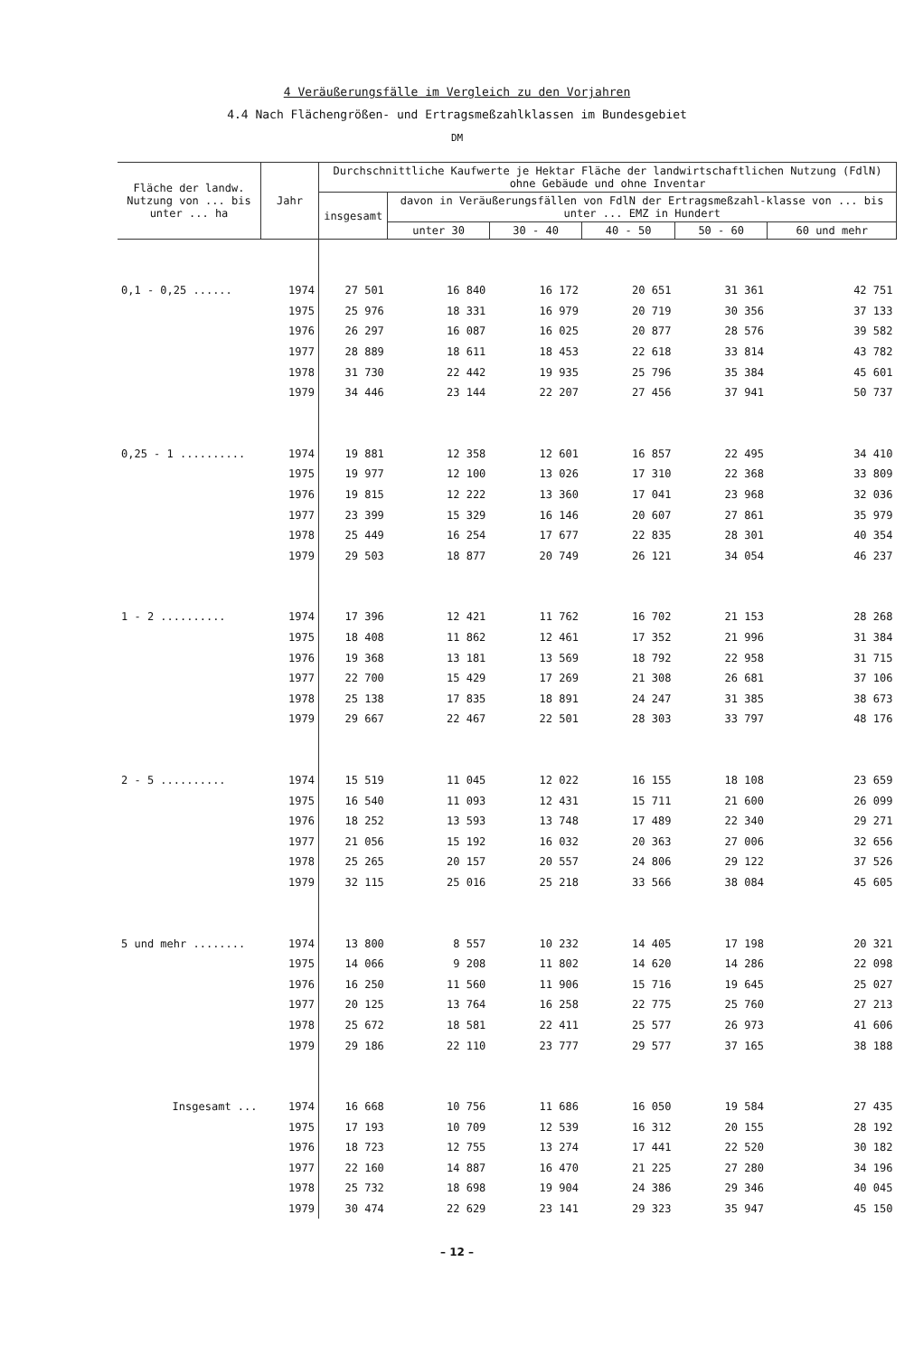4 Veräußerungsfälle im Vergleich zu den Vorjahren
4.4 Nach Flächengrößen- und Ertragsmeßzahlklassen im Bundesgebiet
DM
| Fläche der landw. Nutzung von ... bis unter ... ha | Jahr | Durchschnittliche Kaufwerte je Hektar Fläche der landwirtschaftlichen Nutzung (FdlN) ohne Gebäude und ohne Inventar | | | | | |
| --- | --- | --- | --- | --- | --- | --- | --- |
| | | insgesamt | davon in Veräußerungsfällen von FdlN der Ertragsmeßzahl-klasse von ... bis unter ... EMZ in Hundert | | | | |
| | | | unter 30 | 30 - 40 | 40 - 50 | 50 - 60 | 60 und mehr |
| 0,1 - 0,25 ...... | 1974 | 27 501 | 16 840 | 16 172 | 20 651 | 31 361 | 42 751 |
| | 1975 | 25 976 | 18 331 | 16 979 | 20 719 | 30 356 | 37 133 |
| | 1976 | 26 297 | 16 087 | 16 025 | 20 877 | 28 576 | 39 582 |
| | 1977 | 28 889 | 18 611 | 18 453 | 22 618 | 33 814 | 43 782 |
| | 1978 | 31 730 | 22 442 | 19 935 | 25 796 | 35 384 | 45 601 |
| | 1979 | 34 446 | 23 144 | 22 207 | 27 456 | 37 941 | 50 737 |
| 0,25 - 1 .......... | 1974 | 19 881 | 12 358 | 12 601 | 16 857 | 22 495 | 34 410 |
| | 1975 | 19 977 | 12 100 | 13 026 | 17 310 | 22 368 | 33 809 |
| | 1976 | 19 815 | 12 222 | 13 360 | 17 041 | 23 968 | 32 036 |
| | 1977 | 23 399 | 15 329 | 16 146 | 20 607 | 27 861 | 35 979 |
| | 1978 | 25 449 | 16 254 | 17 677 | 22 835 | 28 301 | 40 354 |
| | 1979 | 29 503 | 18 877 | 20 749 | 26 121 | 34 054 | 46 237 |
| 1 - 2 .......... | 1974 | 17 396 | 12 421 | 11 762 | 16 702 | 21 153 | 28 268 |
| | 1975 | 18 408 | 11 862 | 12 461 | 17 352 | 21 996 | 31 384 |
| | 1976 | 19 368 | 13 181 | 13 569 | 18 792 | 22 958 | 31 715 |
| | 1977 | 22 700 | 15 429 | 17 269 | 21 308 | 26 681 | 37 106 |
| | 1978 | 25 138 | 17 835 | 18 891 | 24 247 | 31 385 | 38 673 |
| | 1979 | 29 667 | 22 467 | 22 501 | 28 303 | 33 797 | 48 176 |
| 2 - 5 .......... | 1974 | 15 519 | 11 045 | 12 022 | 16 155 | 18 108 | 23 659 |
| | 1975 | 16 540 | 11 093 | 12 431 | 15 711 | 21 600 | 26 099 |
| | 1976 | 18 252 | 13 593 | 13 748 | 17 489 | 22 340 | 29 271 |
| | 1977 | 21 056 | 15 192 | 16 032 | 20 363 | 27 006 | 32 656 |
| | 1978 | 25 265 | 20 157 | 20 557 | 24 806 | 29 122 | 37 526 |
| | 1979 | 32 115 | 25 016 | 25 218 | 33 566 | 38 084 | 45 605 |
| 5 und mehr ........ | 1974 | 13 800 | 8 557 | 10 232 | 14 405 | 17 198 | 20 321 |
| | 1975 | 14 066 | 9 208 | 11 802 | 14 620 | 14 286 | 22 098 |
| | 1976 | 16 250 | 11 560 | 11 906 | 15 716 | 19 645 | 25 027 |
| | 1977 | 20 125 | 13 764 | 16 258 | 22 775 | 25 760 | 27 213 |
| | 1978 | 25 672 | 18 581 | 22 411 | 25 577 | 26 973 | 41 606 |
| | 1979 | 29 186 | 22 110 | 23 777 | 29 577 | 37 165 | 38 188 |
| Insgesamt ... | 1974 | 16 668 | 10 756 | 11 686 | 16 050 | 19 584 | 27 435 |
| | 1975 | 17 193 | 10 709 | 12 539 | 16 312 | 20 155 | 28 192 |
| | 1976 | 18 723 | 12 755 | 13 274 | 17 441 | 22 520 | 30 182 |
| | 1977 | 22 160 | 14 887 | 16 470 | 21 225 | 27 280 | 34 196 |
| | 1978 | 25 732 | 18 698 | 19 904 | 24 386 | 29 346 | 40 045 |
| | 1979 | 30 474 | 22 629 | 23 141 | 29 323 | 35 947 | 45 150 |
– 12 –